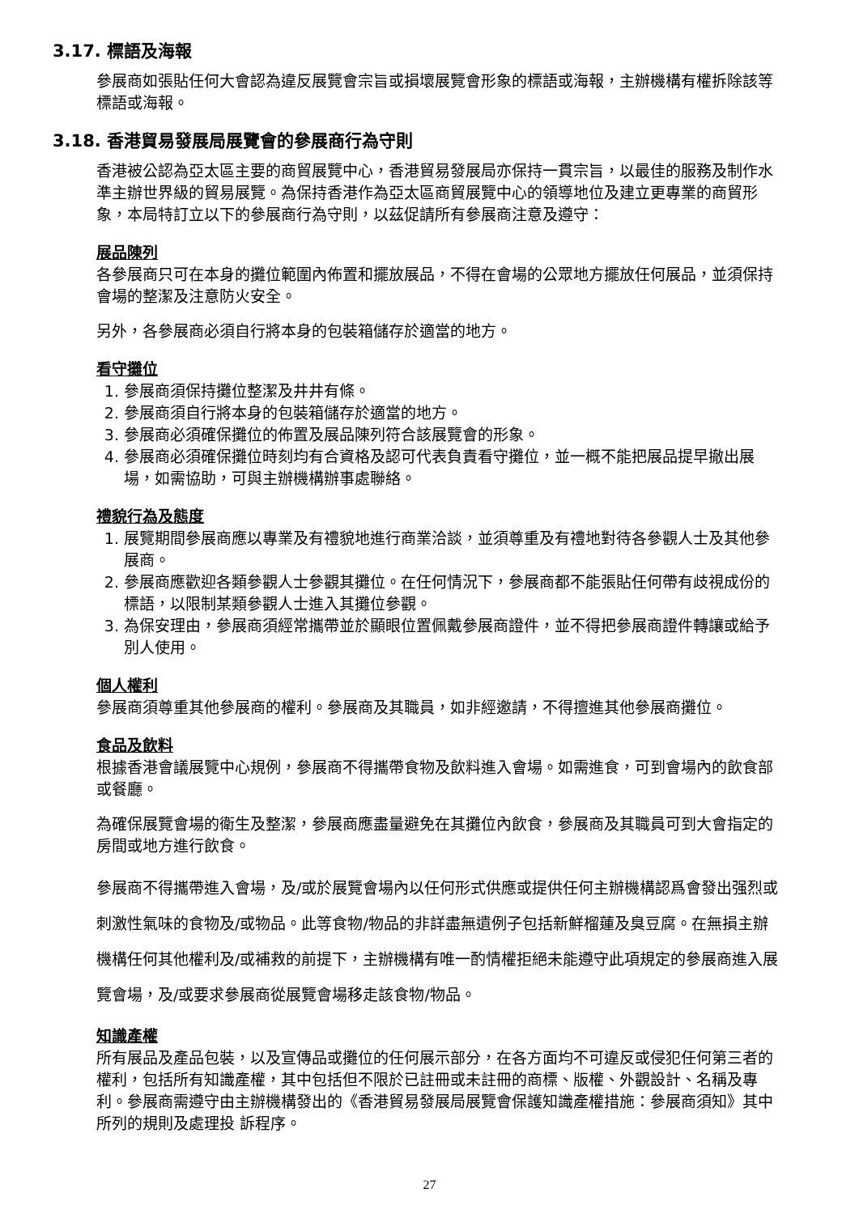3.17. 標語及海報
參展商如張貼任何大會認為違反展覽會宗旨或損壞展覽會形象的標語或海報，主辦機構有權拆除該等標語或海報。
3.18. 香港貿易發展局展覽會的參展商行為守則
香港被公認為亞太區主要的商貿展覽中心，香港貿易發展局亦保持一貫宗旨，以最佳的服務及制作水準主辦世界級的貿易展覽。為保持香港作為亞太區商貿展覽中心的領導地位及建立更專業的商貿形象，本局特訂立以下的參展商行為守則，以茲促請所有參展商注意及遵守：
展品陳列
各參展商只可在本身的攤位範圍內佈置和擺放展品，不得在會場的公眾地方擺放任何展品，並須保持會場的整潔及注意防火安全。
另外，各參展商必須自行將本身的包裝箱儲存於適當的地方。
看守攤位
1. 參展商須保持攤位整潔及井井有條。
2. 參展商須自行將本身的包裝箱儲存於適當的地方。
3. 參展商必須確保攤位的佈置及展品陳列符合該展覽會的形象。
4. 參展商必須確保攤位時刻均有合資格及認可代表負責看守攤位，並一概不能把展品提早撤出展場，如需協助，可與主辦機構辦事處聯絡。
禮貌行為及態度
1. 展覽期間參展商應以專業及有禮貌地進行商業洽談，並須尊重及有禮地對待各參觀人士及其他參展商。
2. 參展商應歡迎各類參觀人士參觀其攤位。在任何情況下，參展商都不能張貼任何帶有歧視成份的標語，以限制某類參觀人士進入其攤位參觀。
3. 為保安理由，參展商須經常攜帶並於顯眼位置佩戴參展商證件，並不得把參展商證件轉讓或給予別人使用。
個人權利
參展商須尊重其他參展商的權利。參展商及其職員，如非經邀請，不得擅進其他參展商攤位。
食品及飲料
根據香港會議展覽中心規例，參展商不得攜帶食物及飲料進入會場。如需進食，可到會場內的飲食部或餐廳。
為確保展覽會場的衛生及整潔，參展商應盡量避免在其攤位內飲食，參展商及其職員可到大會指定的房間或地方進行飲食。
參展商不得攜帶進入會場，及/或於展覽會場內以任何形式供應或提供任何主辦機構認爲會發出强烈或刺激性氣味的食物及/或物品。此等食物/物品的非詳盡無遺例子包括新鮮榴蓮及臭豆腐。在無損主辦機構任何其他權利及/或補救的前提下，主辦機構有唯一酌情權拒絕未能遵守此項規定的參展商進入展覽會場，及/或要求參展商從展覽會場移走該食物/物品。
知識產權
所有展品及產品包裝，以及宣傳品或攤位的任何展示部分，在各方面均不可違反或侵犯任何第三者的權利，包括所有知識產權，其中包括但不限於已註冊或未註冊的商標、版權、外觀設計、名稱及專利。參展商需遵守由主辦機構發出的《香港貿易發展局展覽會保護知識產權措施：參展商須知》其中所列的規則及處理投 訴程序。
27